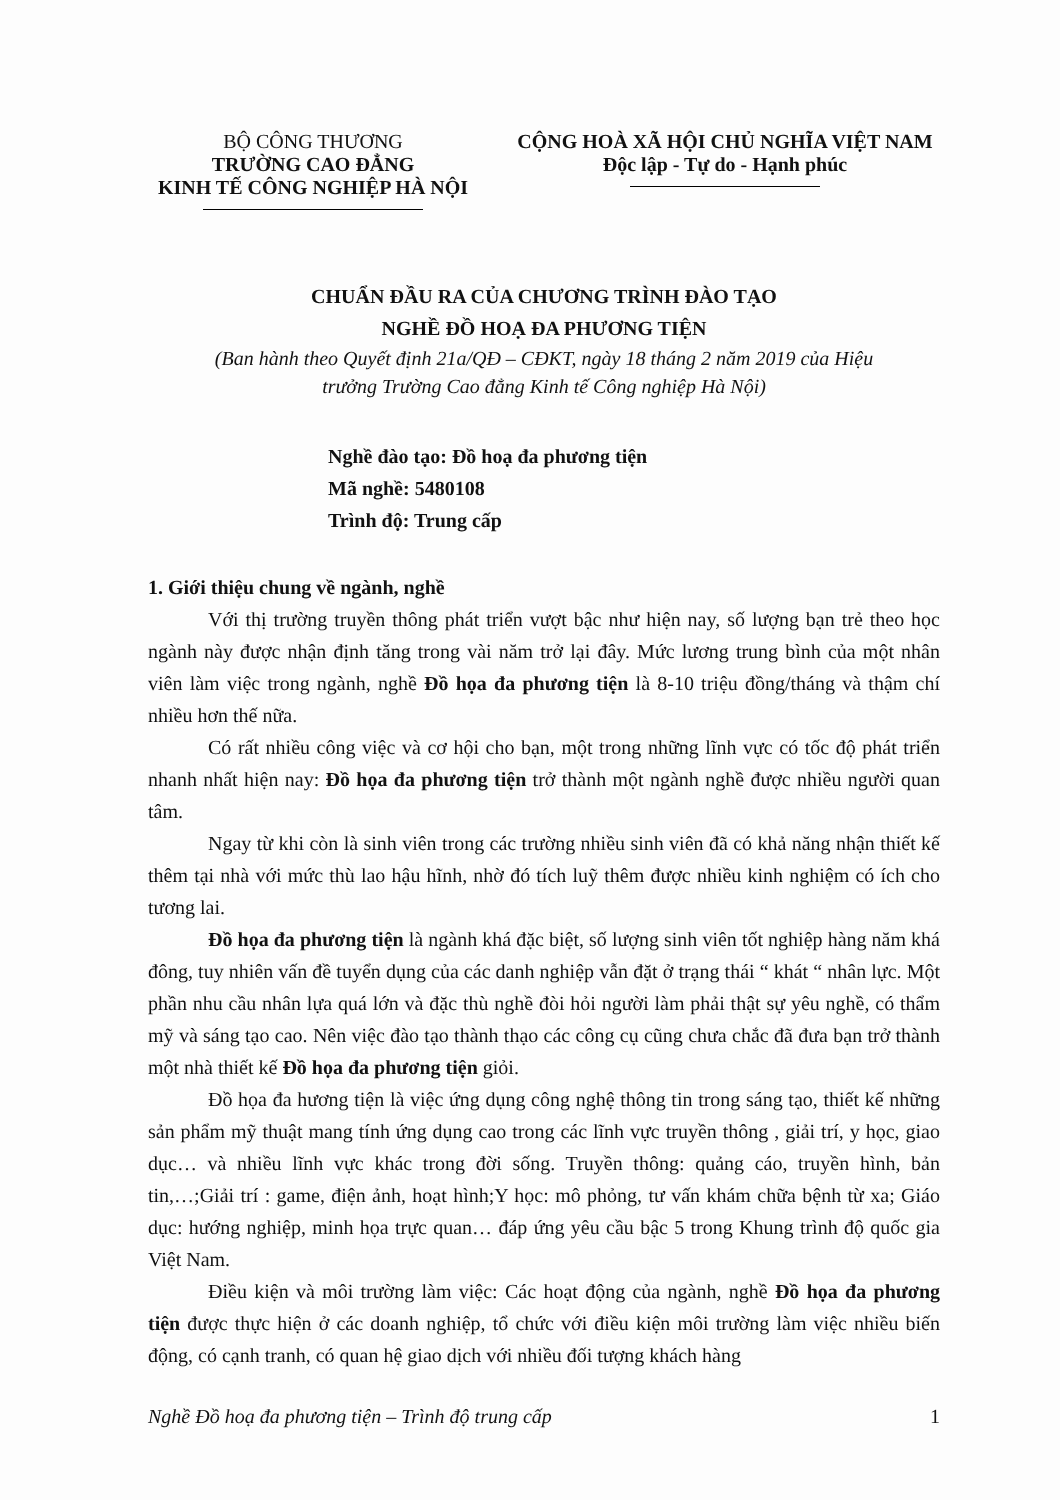BỘ CÔNG THƯƠNG
TRƯỜNG CAO ĐẲNG
KINH TẾ CÔNG NGHIỆP HÀ NỘI
CỘNG HOÀ XÃ HỘI CHỦ NGHĨA VIỆT NAM
Độc lập - Tự do - Hạnh phúc
CHUẨN ĐẦU RA CỦA CHƯƠNG TRÌNH ĐÀO TẠO
NGHỀ ĐỒ HOẠ ĐA PHƯƠNG TIỆN
(Ban hành theo Quyết định 21a/QĐ – CĐKT, ngày 18 tháng 2 năm 2019 của Hiệu
trưởng Trường Cao đẳng Kinh tế Công nghiệp Hà Nội)
Nghề đào tạo: Đồ hoạ đa phương tiện
Mã nghề: 5480108
Trình độ: Trung cấp
1. Giới thiệu chung về ngành, nghề
Với thị trường truyền thông phát triển vượt bậc như hiện nay, số lượng bạn trẻ theo học ngành này được nhận định tăng trong vài năm trở lại đây. Mức lương trung bình của một nhân viên làm việc trong ngành, nghề Đồ họa đa phương tiện là 8-10 triệu đồng/tháng và thậm chí nhiều hơn thế nữa.
Có rất nhiều công việc và cơ hội cho bạn, một trong những lĩnh vực có tốc độ phát triển nhanh nhất hiện nay: Đồ họa đa phương tiện trở thành một ngành nghề được nhiều người quan tâm.
Ngay từ khi còn là sinh viên trong các trường nhiều sinh viên đã có khả năng nhận thiết kế thêm tại nhà với mức thù lao hậu hĩnh, nhờ đó tích luỹ thêm được nhiều kinh nghiệm có ích cho tương lai.
Đồ họa đa phương tiện là ngành khá đặc biệt, số lượng sinh viên tốt nghiệp hàng năm khá đông, tuy nhiên vấn đề tuyển dụng của các danh nghiệp vẫn đặt ở trạng thái “ khát “ nhân lực. Một phần nhu cầu nhân lựa quá lớn và đặc thù nghề đòi hỏi người làm phải thật sự yêu nghề, có thẩm mỹ và sáng tạo cao. Nên việc đào tạo thành thạo các công cụ cũng chưa chắc đã đưa bạn trở thành một nhà thiết kế Đồ họa đa phương tiện giỏi.
Đồ họa đa hương tiện là việc ứng dụng công nghệ thông tin trong sáng tạo, thiết kế những sản phẩm mỹ thuật mang tính ứng dụng cao trong các lĩnh vực truyền thông , giải trí, y học, giao dục… và nhiều lĩnh vực khác trong đời sống. Truyền thông: quảng cáo, truyền hình, bản tin,…;Giải trí : game, điện ảnh, hoạt hình;Y học: mô phỏng, tư vấn khám chữa bệnh từ xa; Giáo dục: hướng nghiệp, minh họa trực quan… đáp ứng yêu cầu bậc 5 trong Khung trình độ quốc gia Việt Nam.
Điều kiện và môi trường làm việc: Các hoạt động của ngành, nghề Đồ họa đa phương tiện được thực hiện ở các doanh nghiệp, tổ chức với điều kiện môi trường làm việc nhiều biến động, có cạnh tranh, có quan hệ giao dịch với nhiều đối tượng khách hàng
Nghề Đồ hoạ đa phương tiện – Trình độ trung cấp 1